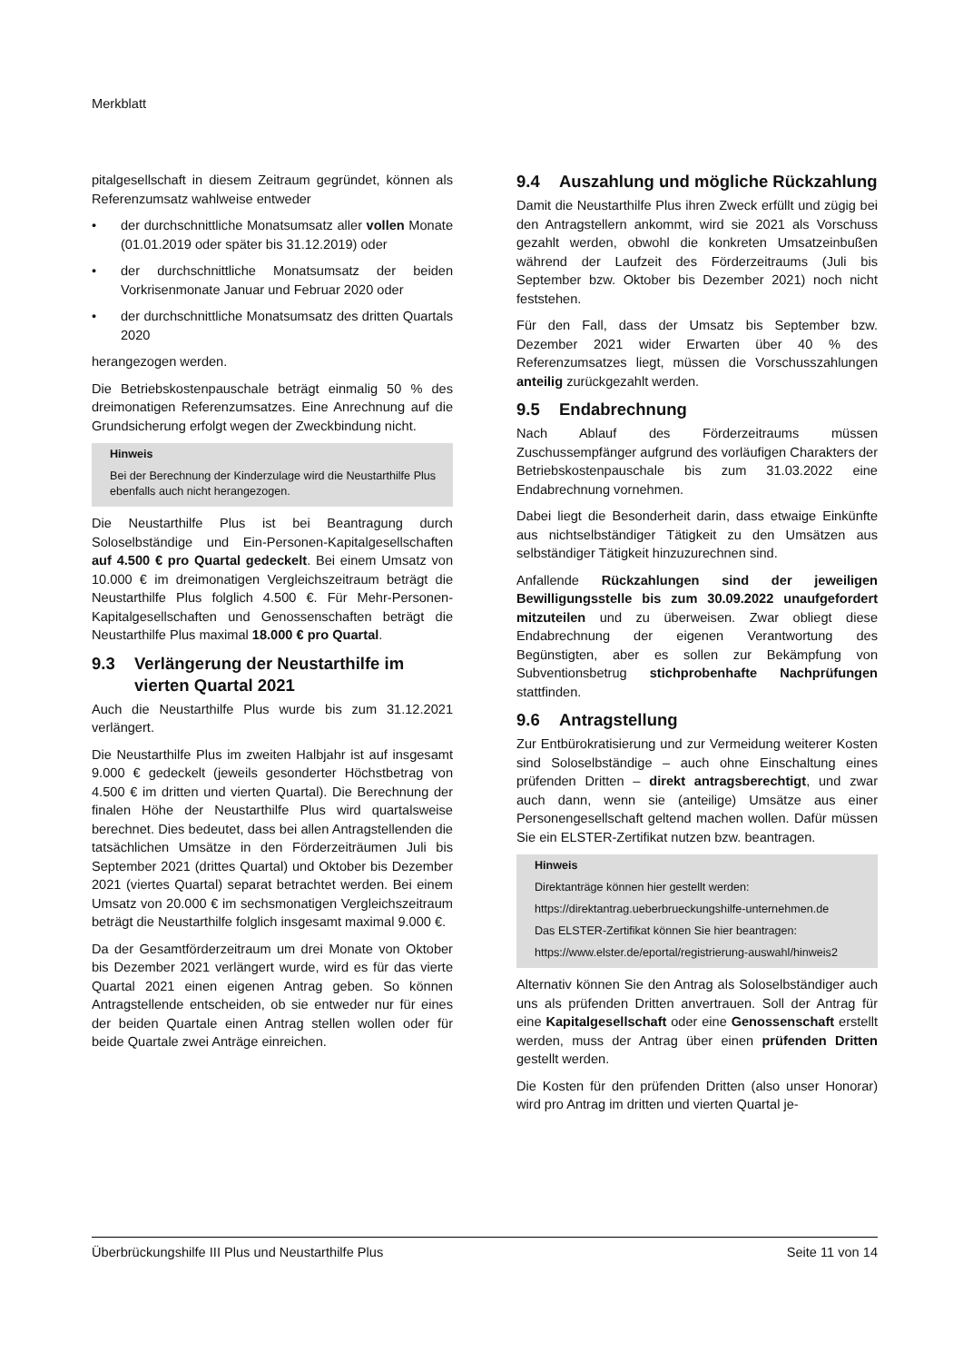Merkblatt
pitalgesellschaft in diesem Zeitraum gegründet, können als Referenzumsatz wahlweise entweder
• der durchschnittliche Monatsumsatz aller vollen Monate (01.01.2019 oder später bis 31.12.2019) oder
• der durchschnittliche Monatsumsatz der beiden Vorkrisenmonate Januar und Februar 2020 oder
• der durchschnittliche Monatsumsatz des dritten Quartals 2020
herangezogen werden.
Die Betriebskostenpauschale beträgt einmalig 50 % des dreimonatigen Referenzumsatzes. Eine Anrechnung auf die Grundsicherung erfolgt wegen der Zweckbindung nicht.
Hinweis
Bei der Berechnung der Kinderzulage wird die Neustarthilfe Plus ebenfalls auch nicht herangezogen.
Die Neustarthilfe Plus ist bei Beantragung durch Soloselbständige und Ein-Personen-Kapitalgesellschaften auf 4.500 € pro Quartal gedeckelt. Bei einem Umsatz von 10.000 € im dreimonatigen Vergleichszeitraum beträgt die Neustarthilfe Plus folglich 4.500 €. Für Mehr-Personen-Kapitalgesellschaften und Genossenschaften beträgt die Neustarthilfe Plus maximal 18.000 € pro Quartal.
9.3 Verlängerung der Neustarthilfe im vierten Quartal 2021
Auch die Neustarthilfe Plus wurde bis zum 31.12.2021 verlängert.
Die Neustarthilfe Plus im zweiten Halbjahr ist auf insgesamt 9.000 € gedeckelt (jeweils gesonderter Höchstbetrag von 4.500 € im dritten und vierten Quartal). Die Berechnung der finalen Höhe der Neustarthilfe Plus wird quartalsweise berechnet. Dies bedeutet, dass bei allen Antragstellenden die tatsächlichen Umsätze in den Förderzeiträumen Juli bis September 2021 (drittes Quartal) und Oktober bis Dezember 2021 (viertes Quartal) separat betrachtet werden. Bei einem Umsatz von 20.000 € im sechsmonatigen Vergleichszeitraum beträgt die Neustarthilfe folglich insgesamt maximal 9.000 €.
Da der Gesamtförderzeitraum um drei Monate von Oktober bis Dezember 2021 verlängert wurde, wird es für das vierte Quartal 2021 einen eigenen Antrag geben. So können Antragstellende entscheiden, ob sie entweder nur für eines der beiden Quartale einen Antrag stellen wollen oder für beide Quartale zwei Anträge einreichen.
9.4 Auszahlung und mögliche Rückzahlung
Damit die Neustarthilfe Plus ihren Zweck erfüllt und zügig bei den Antragstellern ankommt, wird sie 2021 als Vorschuss gezahlt werden, obwohl die konkreten Umsatzeinbußen während der Laufzeit des Förderzeitraums (Juli bis September bzw. Oktober bis Dezember 2021) noch nicht feststehen.
Für den Fall, dass der Umsatz bis September bzw. Dezember 2021 wider Erwarten über 40 % des Referenzumsatzes liegt, müssen die Vorschusszahlungen anteilig zurückgezahlt werden.
9.5 Endabrechnung
Nach Ablauf des Förderzeitraums müssen Zuschussempfänger aufgrund des vorläufigen Charakters der Betriebskostenpauschale bis zum 31.03.2022 eine Endabrechnung vornehmen.
Dabei liegt die Besonderheit darin, dass etwaige Einkünfte aus nichtselbständiger Tätigkeit zu den Umsätzen aus selbständiger Tätigkeit hinzuzurechnen sind.
Anfallende Rückzahlungen sind der jeweiligen Bewilligungsstelle bis zum 30.09.2022 unaufgefordert mitzuteilen und zu überweisen. Zwar obliegt diese Endabrechnung der eigenen Verantwortung des Begünstigten, aber es sollen zur Bekämpfung von Subventionsbetrug stichprobenhafte Nachprüfungen stattfinden.
9.6 Antragstellung
Zur Entbürokratisierung und zur Vermeidung weiterer Kosten sind Soloselbständige – auch ohne Einschaltung eines prüfenden Dritten – direkt antragsberechtigt, und zwar auch dann, wenn sie (anteilige) Umsätze aus einer Personengesellschaft geltend machen wollen. Dafür müssen Sie ein ELSTER-Zertifikat nutzen bzw. beantragen.
Hinweis
Direktanträge können hier gestellt werden:
https://direktantrag.ueberbrueckungshilfe-unternehmen.de
Das ELSTER-Zertifikat können Sie hier beantragen:
https://www.elster.de/eportal/registrierung-auswahl/hinweis2
Alternativ können Sie den Antrag als Soloselbständiger auch uns als prüfenden Dritten anvertrauen. Soll der Antrag für eine Kapitalgesellschaft oder eine Genossenschaft erstellt werden, muss der Antrag über einen prüfenden Dritten gestellt werden.
Die Kosten für den prüfenden Dritten (also unser Honorar) wird pro Antrag im dritten und vierten Quartal je-
Überbrückungshilfe III Plus und Neustarthilfe Plus Seite 11 von 14